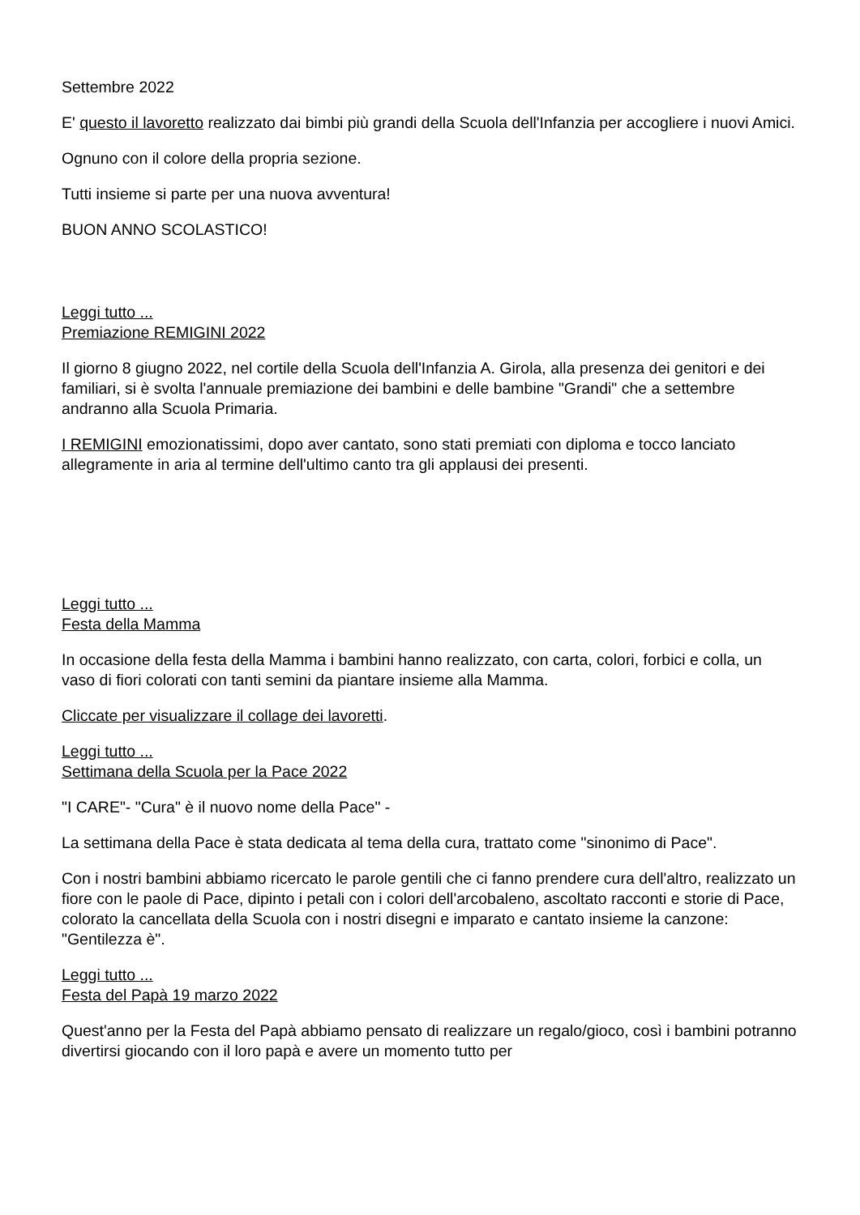Settembre 2022
E' questo il lavoretto realizzato dai bimbi più grandi della Scuola dell'Infanzia per accogliere i nuovi Amici.
Ognuno con il colore della propria sezione.
Tutti insieme si parte per una nuova avventura!
BUON ANNO SCOLASTICO!
Leggi tutto ...
Premiazione REMIGINI 2022
Il giorno 8 giugno 2022, nel cortile della Scuola dell'Infanzia A. Girola, alla presenza dei genitori e dei familiari, si è svolta l'annuale premiazione dei bambini e delle bambine "Grandi" che a settembre andranno alla Scuola Primaria.
I REMIGINI emozionatissimi, dopo aver cantato, sono stati premiati con diploma e tocco lanciato allegramente in aria al termine dell'ultimo canto tra gli applausi dei presenti.
Leggi tutto ...
Festa della Mamma
In occasione della festa della Mamma i bambini hanno realizzato, con carta, colori, forbici e colla, un vaso di fiori colorati con tanti semini da piantare insieme alla Mamma.
Cliccate per visualizzare il collage dei lavoretti.
Leggi tutto ...
Settimana della Scuola per la Pace 2022
"I CARE"- "Cura" è il nuovo nome della Pace" -
La settimana della Pace è stata dedicata al tema della cura, trattato come "sinonimo di Pace".
Con i nostri bambini abbiamo ricercato le parole gentili che ci fanno prendere cura dell'altro, realizzato un fiore con le paole di Pace, dipinto i petali con i colori dell'arcobaleno, ascoltato racconti e storie di Pace, colorato la cancellata della Scuola con i nostri disegni e imparato e cantato insieme la canzone: "Gentilezza è".
Leggi tutto ...
Festa del Papà 19 marzo 2022
Quest'anno per la Festa del Papà abbiamo pensato di realizzare un regalo/gioco, così i bambini potranno divertirsi giocando con il loro papà e avere un momento tutto per